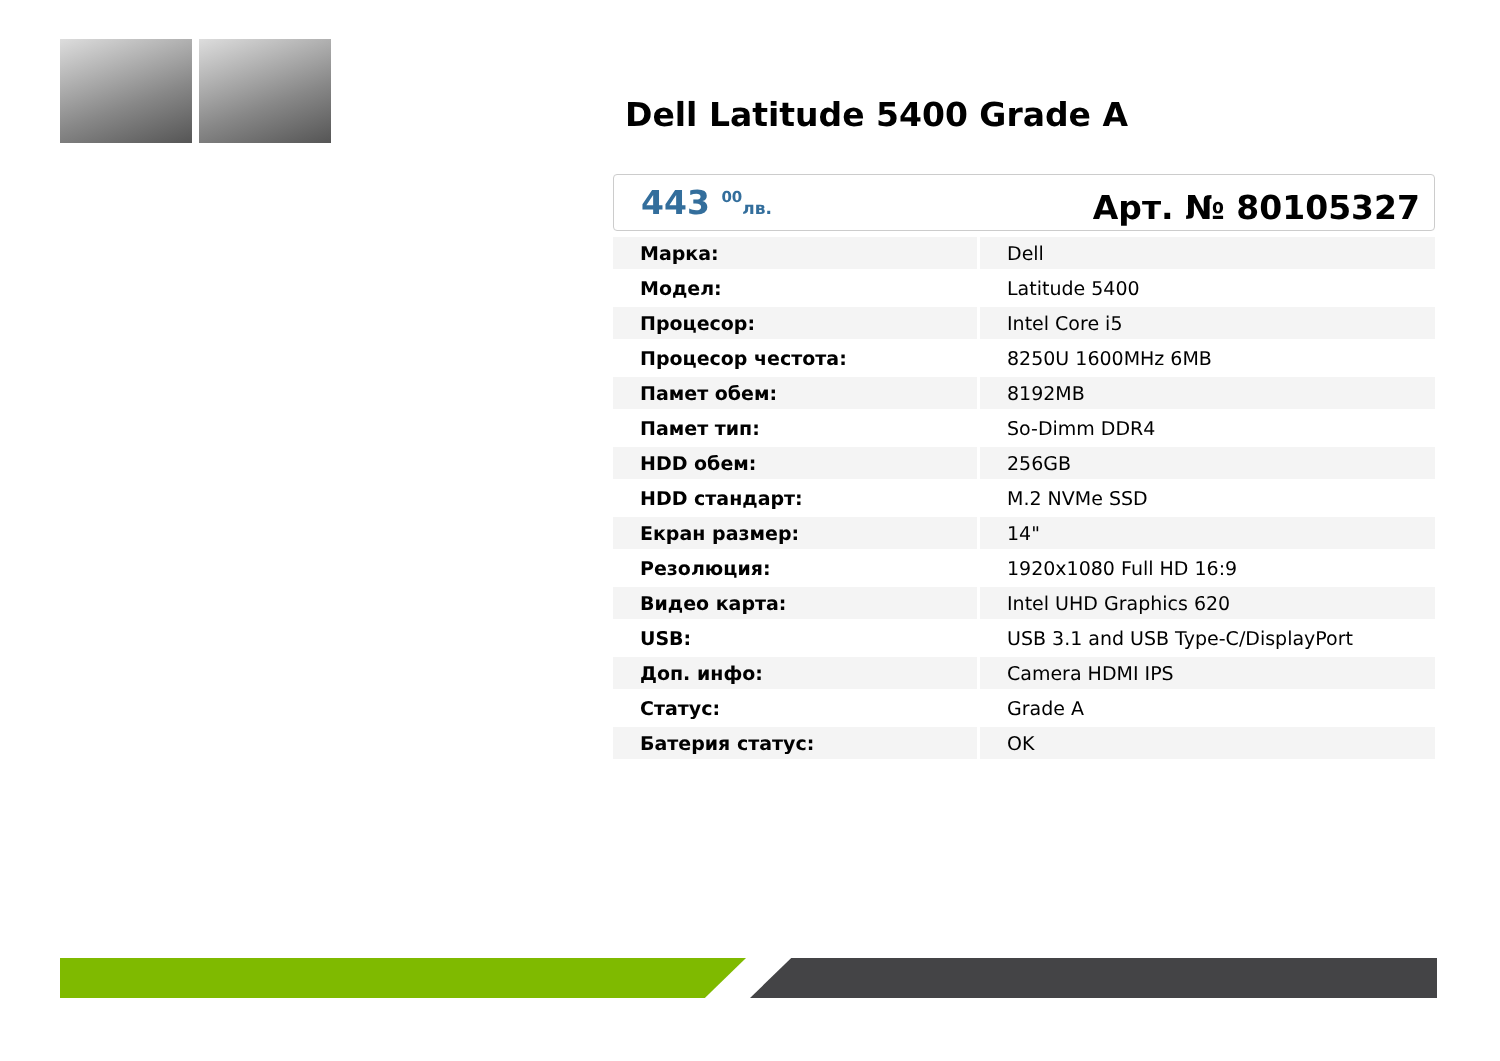Dell Latitude 5400 Grade A
443 <sup>00</sup>лв. Арт. № 80105327
| Марка: | Dell |
| Модел: | Latitude 5400 |
| Процесор: | Intel Core i5 |
| Процесор честота: | 8250U 1600MHz 6MB |
| Памет обем: | 8192MB |
| Памет тип: | So-Dimm DDR4 |
| HDD обем: | 256GB |
| HDD стандарт: | M.2 NVMe SSD |
| Екран размер: | 14" |
| Резолюция: | 1920x1080 Full HD 16:9 |
| Видео карта: | Intel UHD Graphics 620 |
| USB: | USB 3.1 and USB Type-C/DisplayPort |
| Доп. инфо: | Camera HDMI IPS |
| Статус: | Grade A |
| Батерия статус: | OK |